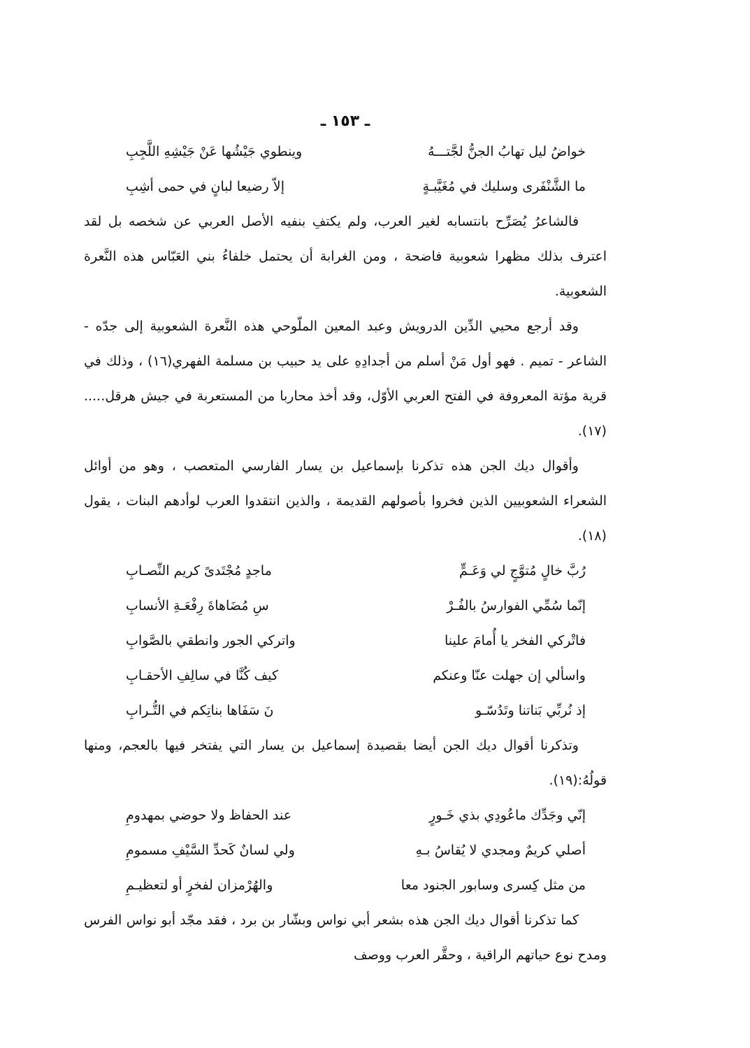ـ ١٥٣ ـ
خواضُ ليل تهابُ الجنُّ لجَّتـــهُ وينطوي جَيْشُها عَنْ جَيْشِهِ اللَّجِبِ
ما الشَّنْفَرى وسليك في مُغَيَّبـةٍ إلاّ رضيعا لبانٍ في حمى أشِبِ
فالشاعرُ يُصَرِّح بانتسابه لغير العرب، ولم يكتفِ بنفيه الأصل العربي عن شخصه بل لقد اعترف بذلك مظهرا شعوبية فاضحة ، ومن الغرابة أن يحتمل خلفاءُ بني العَبّاس هذه النَّعرة الشعوبية.
وقد أرجع محيي الدِّين الدرويش وعبد المعين الملّوحي هذه النَّعرة الشعوبية إلى جدّه - الشاعر - تميم . فهو أول مَنْ أسلم من أجدادِهِ على يد حبيب بن مسلمة الفهري(١٦) ، وذلك في قرية مؤتة المعروفة في الفتح العربي الأوّل، وقد أخذ محاربا من المستعربة في جيش هرقل.....(١٧).
وأقوال ديك الجن هذه تذكرنا بإسماعيل بن يسار الفارسي المتعصب ، وهو من أوائل الشعراء الشعوبيين الذين فخروا بأصولهم القديمة ، والذين انتقدوا العرب لوأدهم البنات ، يقول (١٨).
رُبَّ خالٍ مُتوَّجٍ لي وَعَـمٍّ ماجدٍ مُجْتَدىً كريم النِّصـابِ
إنّما سُمِّي الفوارسُ بالفُـرْ سِ مُضَاهاةَ رِفْعَـةِ الأنسابِ
فاتْركي الفخر يا أُمامَ علينا واتركي الجور وانطقي بالصَّوابِ
واسألي إن جهلت عنّا وعنكم كيف كُنَّا في سالِفِ الأحقـابِ
إذ نُربِّي بَناتنا وتَدُسّـو نَ سَفَاها بناتِكم في التُّـرابِ
وتذكرنا أقوال ديك الجن أيضا بقصيدة إسماعيل بن يسار التي يفتخر فيها بالعجم، ومنها قولُهُ:(١٩).
إنّي وجَدِّك ماعُودِي بذي خَـورٍ عند الحفاظ ولا حوضي بمهدومِ
أصلي كريمٌ ومجدي لا يُقاسُ بـهِ ولي لسانٌ كَحدِّ السَّيْفِ مسمومِ
من مثل كِسرى وسابور الجنود معا والهُرْمزان لفخرٍ أو لتعظيـمِ
كما تذكرنا أقوال ديك الجن هذه بشعر أبي نواس وبشّار بن برد ، فقد مجّد أبو نواس الفرس ومدح نوع حياتهم الراقية ، وحقَّر العرب ووصف